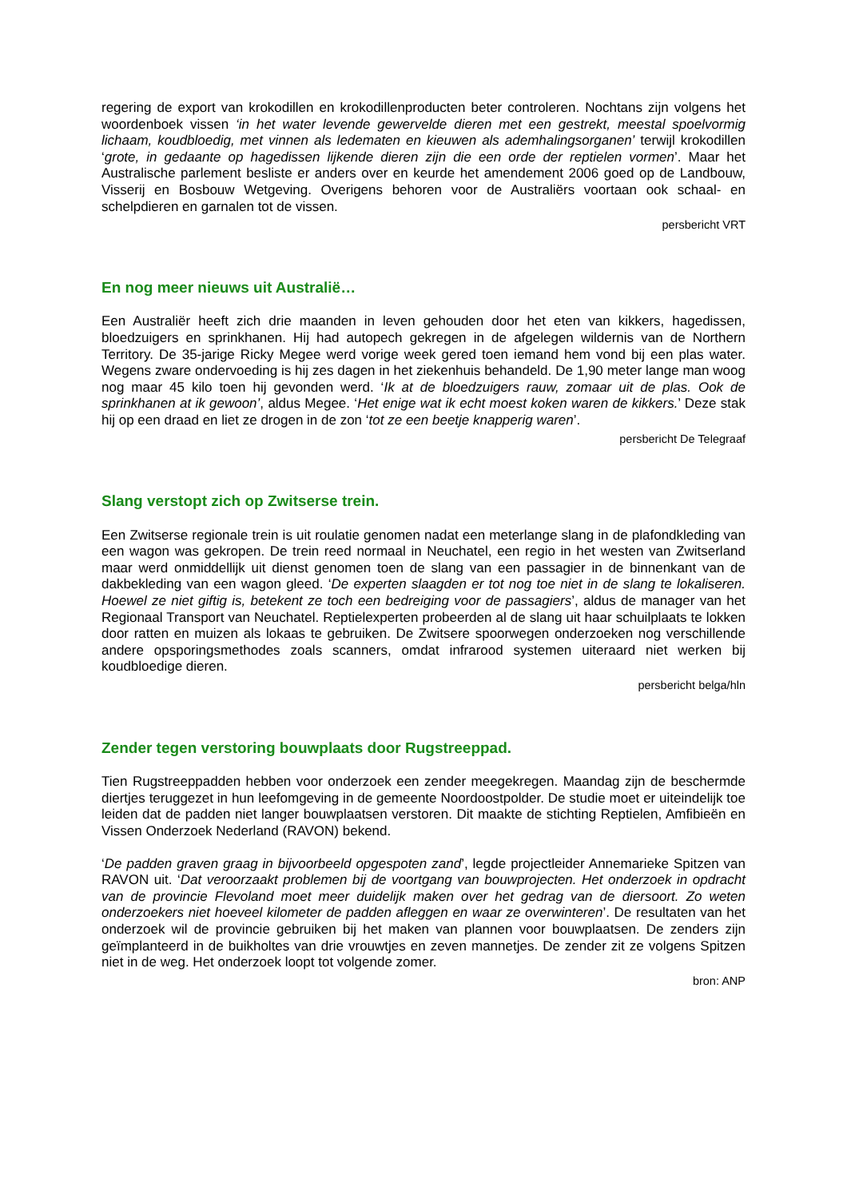regering de export van krokodillen en krokodillenproducten beter controleren. Nochtans zijn volgens het woordenboek vissen ‘in het water levende gewervelde dieren met een gestrekt, meestal spoelvormig lichaam, koudbloedig, met vinnen als ledematen en kieuwen als ademhalingsorganen’ terwijl krokodillen ‘grote, in gedaante op hagedissen lijkende dieren zijn die een orde der reptielen vormen’. Maar het Australische parlement besliste er anders over en keurde het amendement 2006 goed op de Landbouw, Visserij en Bosbouw Wetgeving. Overigens behoren voor de Australiërs voortaan ook schaal- en schelpdieren en garnalen tot de vissen.
persbericht VRT
En nog meer nieuws uit Australië…
Een Australiër heeft zich drie maanden in leven gehouden door het eten van kikkers, hagedissen, bloedzuigers en sprinkhanen. Hij had autopech gekregen in de afgelegen wildernis van de Northern Territory. De 35-jarige Ricky Megee werd vorige week gered toen iemand hem vond bij een plas water. Wegens zware ondervoeding is hij zes dagen in het ziekenhuis behandeld. De 1,90 meter lange man woog nog maar 45 kilo toen hij gevonden werd. ‘Ik at de bloedzuigers rauw, zomaar uit de plas. Ook de sprinkhanen at ik gewoon’, aldus Megee. ‘Het enige wat ik echt moest koken waren de kikkers.’ Deze stak hij op een draad en liet ze drogen in de zon ‘tot ze een beetje knapperig waren’.
persbericht De Telegraaf
Slang verstopt zich op Zwitserse trein.
Een Zwitserse regionale trein is uit roulatie genomen nadat een meterlange slang in de plafondkleding van een wagon was gekropen. De trein reed normaal in Neuchatel, een regio in het westen van Zwitserland maar werd onmiddellijk uit dienst genomen toen de slang van een passagier in de binnenkant van de dakbekleding van een wagon gleed. ‘De experten slaagden er tot nog toe niet in de slang te lokaliseren. Hoewel ze niet giftig is, betekent ze toch een bedreiging voor de passagiers’, aldus de manager van het Regionaal Transport van Neuchatel. Reptielexperten probeerden al de slang uit haar schuilplaats te lokken door ratten en muizen als lokaas te gebruiken. De Zwitsere spoorwegen onderzoeken nog verschillende andere opsporingsmethodes zoals scanners, omdat infrarood systemen uiteraard niet werken bij koudbloedige dieren.
persbericht belga/hln
Zender tegen verstoring bouwplaats door Rugstreeppad.
Tien Rugstreeppadden hebben voor onderzoek een zender meegekregen. Maandag zijn de beschermde diertjes teruggezet in hun leefomgeving in de gemeente Noordoostpolder. De studie moet er uiteindelijk toe leiden dat de padden niet langer bouwplaatsen verstoren. Dit maakte de stichting Reptielen, Amfibieën en Vissen Onderzoek Nederland (RAVON) bekend.
‘De padden graven graag in bijvoorbeeld opgespoten zand’, legde projectleider Annemarieke Spitzen van RAVON uit. ‘Dat veroorzaakt problemen bij de voortgang van bouwprojecten. Het onderzoek in opdracht van de provincie Flevoland moet meer duidelijk maken over het gedrag van de diersoort. Zo weten onderzoekers niet hoeveel kilometer de padden afleggen en waar ze overwinteren’. De resultaten van het onderzoek wil de provincie gebruiken bij het maken van plannen voor bouwplaatsen. De zenders zijn geïmplanteerd in de buikholtes van drie vrouwtjes en zeven mannetjes. De zender zit ze volgens Spitzen niet in de weg. Het onderzoek loopt tot volgende zomer.
bron: ANP